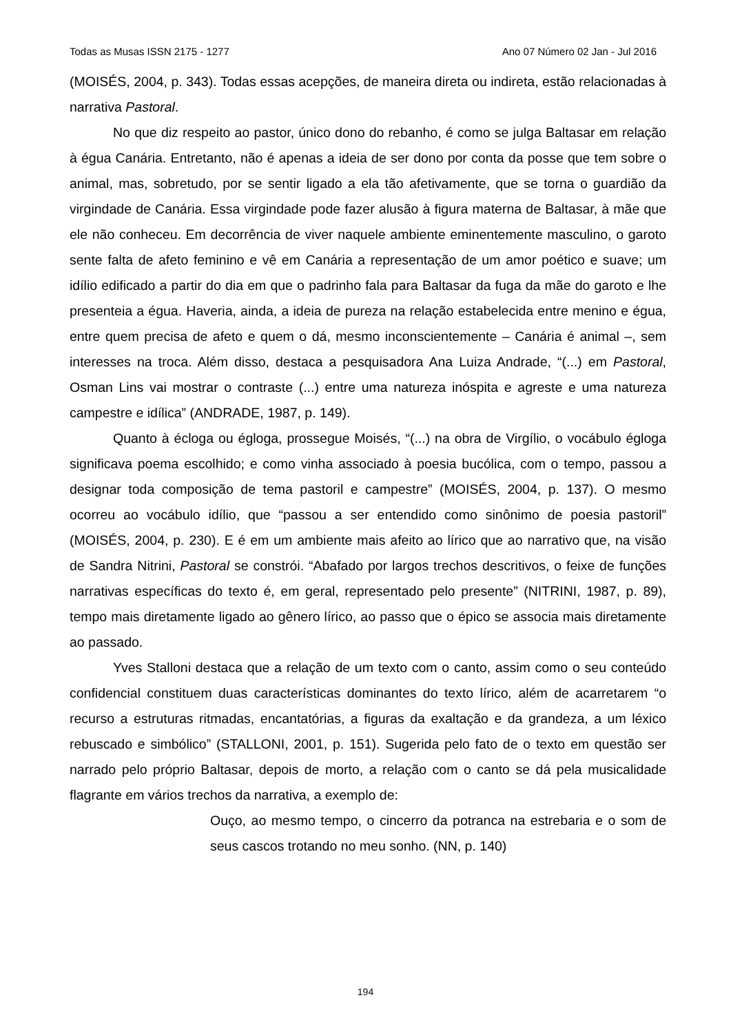Todas as Musas ISSN 2175 - 1277 Ano 07 Número 02 Jan - Jul 2016
(MOISÉS, 2004, p. 343). Todas essas acepções, de maneira direta ou indireta, estão relacionadas à narrativa Pastoral.
No que diz respeito ao pastor, único dono do rebanho, é como se julga Baltasar em relação à égua Canária. Entretanto, não é apenas a ideia de ser dono por conta da posse que tem sobre o animal, mas, sobretudo, por se sentir ligado a ela tão afetivamente, que se torna o guardião da virgindade de Canária. Essa virgindade pode fazer alusão à figura materna de Baltasar, à mãe que ele não conheceu. Em decorrência de viver naquele ambiente eminentemente masculino, o garoto sente falta de afeto feminino e vê em Canária a representação de um amor poético e suave; um idílio edificado a partir do dia em que o padrinho fala para Baltasar da fuga da mãe do garoto e lhe presenteia a égua. Haveria, ainda, a ideia de pureza na relação estabelecida entre menino e égua, entre quem precisa de afeto e quem o dá, mesmo inconscientemente – Canária é animal –, sem interesses na troca. Além disso, destaca a pesquisadora Ana Luiza Andrade, “(...) em Pastoral, Osman Lins vai mostrar o contraste (...) entre uma natureza inóspita e agreste e uma natureza campestre e idílica” (ANDRADE, 1987, p. 149).
Quanto à écloga ou égloga, prossegue Moisés, “(...) na obra de Virgílio, o vocábulo égloga significava poema escolhido; e como vinha associado à poesia bucólica, com o tempo, passou a designar toda composição de tema pastoril e campestre” (MOISÉS, 2004, p. 137). O mesmo ocorreu ao vocábulo idílio, que “passou a ser entendido como sinônimo de poesia pastoril” (MOISÉS, 2004, p. 230). E é em um ambiente mais afeito ao lírico que ao narrativo que, na visão de Sandra Nitrini, Pastoral se constrói. “Abafado por largos trechos descritivos, o feixe de funções narrativas específicas do texto é, em geral, representado pelo presente” (NITRINI, 1987, p. 89), tempo mais diretamente ligado ao gênero lírico, ao passo que o épico se associa mais diretamente ao passado.
Yves Stalloni destaca que a relação de um texto com o canto, assim como o seu conteúdo confidencial constituem duas características dominantes do texto lírico, além de acarretarem “o recurso a estruturas ritmadas, encantatórias, a figuras da exaltação e da grandeza, a um léxico rebuscado e simbólico” (STALLONI, 2001, p. 151). Sugerida pelo fato de o texto em questão ser narrado pelo próprio Baltasar, depois de morto, a relação com o canto se dá pela musicalidade flagrante em vários trechos da narrativa, a exemplo de:
Ouço, ao mesmo tempo, o cincerro da potranca na estrebaria e o som de seus cascos trotando no meu sonho. (NN, p. 140)
194